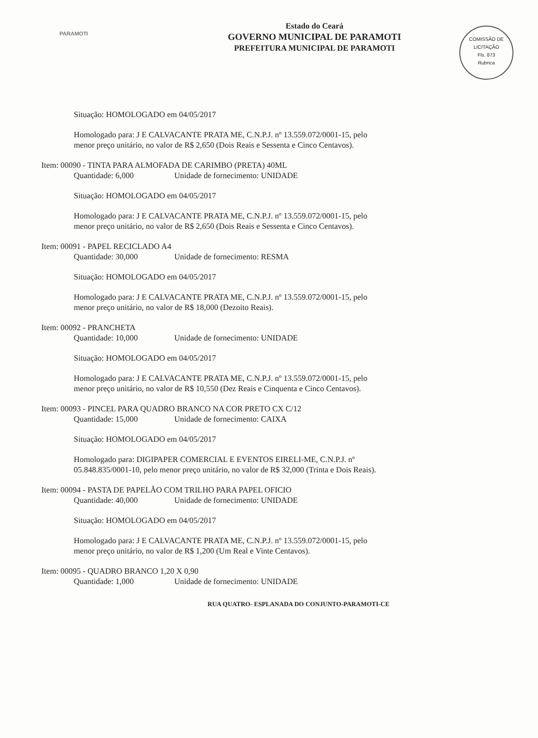PARAMOTI
Estado do Ceará
GOVERNO MUNICIPAL DE PARAMOTI
PREFEITURA MUNICIPAL DE PARAMOTI
COMISSÃO DE LICITAÇÃO
Fls. 873
Rubrica
Situação: HOMOLOGADO em 04/05/2017
Homologado para: J E CALVACANTE PRATA ME, C.N.P.J. nº 13.559.072/0001-15, pelo menor preço unitário, no valor de R$ 2,650 (Dois Reais e Sessenta e Cinco Centavos).
Item: 00090 - TINTA PARA ALMOFADA DE CARIMBO (PRETA) 40ML
Quantidade: 6,000 Unidade de fornecimento: UNIDADE
Situação: HOMOLOGADO em 04/05/2017
Homologado para: J E CALVACANTE PRATA ME, C.N.P.J. nº 13.559.072/0001-15, pelo menor preço unitário, no valor de R$ 2,650 (Dois Reais e Sessenta e Cinco Centavos).
Item: 00091 - PAPEL RECICLADO A4
Quantidade: 30,000 Unidade de fornecimento: RESMA
Situação: HOMOLOGADO em 04/05/2017
Homologado para: J E CALVACANTE PRATA ME, C.N.P.J. nº 13.559.072/0001-15, pelo menor preço unitário, no valor de R$ 18,000 (Dezoito Reais).
Item: 00092 - PRANCHETA
Quantidade: 10,000 Unidade de fornecimento: UNIDADE
Situação: HOMOLOGADO em 04/05/2017
Homologado para: J E CALVACANTE PRATA ME, C.N.P.J. nº 13.559.072/0001-15, pelo menor preço unitário, no valor de R$ 10,550 (Dez Reais e Cinquenta e Cinco Centavos).
Item: 00093 - PINCEL PARA QUADRO BRANCO NA COR PRETO CX C/12
Quantidade: 15,000 Unidade de fornecimento: CAIXA
Situação: HOMOLOGADO em 04/05/2017
Homologado para: DIGIPAPER COMERCIAL E EVENTOS EIRELI-ME, C.N.P.J. nº 05.848.835/0001-10, pelo menor preço unitário, no valor de R$ 32,000 (Trinta e Dois Reais).
Item: 00094 - PASTA DE PAPELÃO COM TRILHO PARA PAPEL OFICIO
Quantidade: 40,000 Unidade de fornecimento: UNIDADE
Situação: HOMOLOGADO em 04/05/2017
Homologado para: J E CALVACANTE PRATA ME, C.N.P.J. nº 13.559.072/0001-15, pelo menor preço unitário, no valor de R$ 1,200 (Um Real e Vinte Centavos).
Item: 00095 - QUADRO BRANCO 1,20 X 0,90
Quantidade: 1,000 Unidade de fornecimento: UNIDADE
RUA QUATRO- ESPLANADA DO CONJUNTO-PARAMOTI-CE